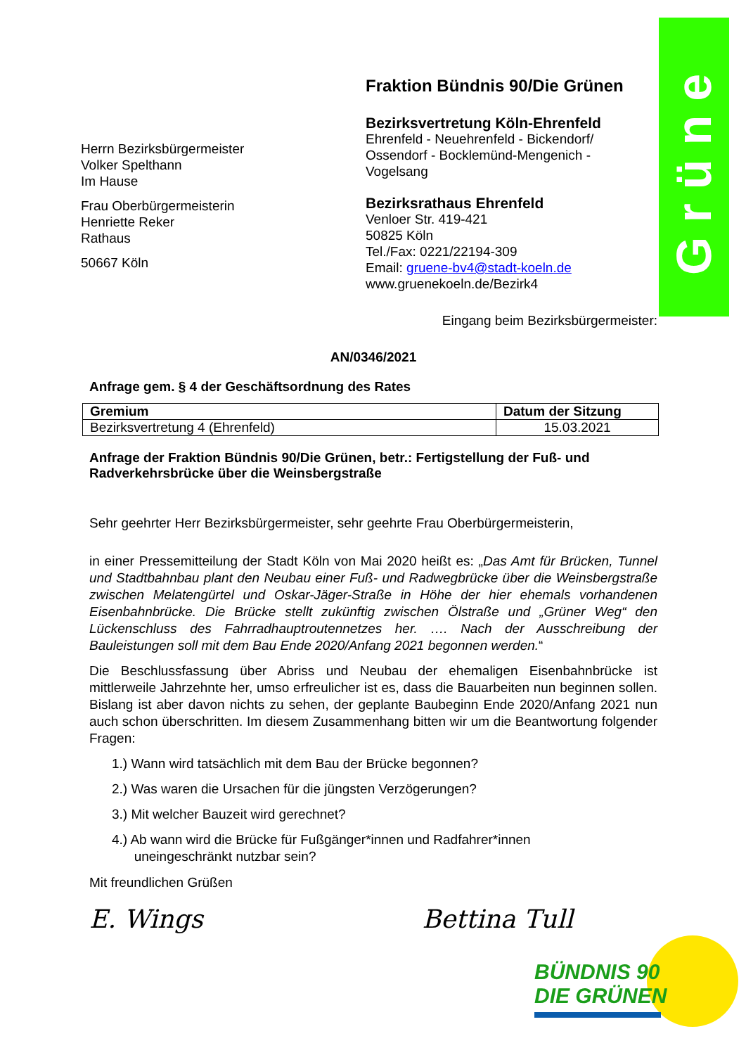Grüne
Herrn Bezirksbürgermeister
Volker Spelthann
Im Hause
Frau Oberbürgermeisterin
Henriette Reker
Rathaus
50667 Köln
Fraktion Bündnis 90/Die Grünen
Bezirksvertretung Köln-Ehrenfeld
Ehrenfeld - Neuehrenfeld - Bickendorf/ Ossendorf - Bocklemünd-Mengenich - Vogelsang
Bezirksrathaus Ehrenfeld
Venloer Str. 419-421
50825 Köln
Tel./Fax: 0221/22194-309
Email: gruene-bv4@stadt-koeln.de
www.gruenekoeln.de/Bezirk4
Eingang beim Bezirksbürgermeister:
AN/0346/2021
Anfrage gem. § 4 der Geschäftsordnung des Rates
| Gremium | Datum der Sitzung |
| --- | --- |
| Bezirksvertretung 4 (Ehrenfeld) | 15.03.2021 |
Anfrage der Fraktion Bündnis 90/Die Grünen, betr.: Fertigstellung der Fuß- und Radverkehrsbrücke über die Weinsbergstraße
Sehr geehrter Herr Bezirksbürgermeister, sehr geehrte Frau Oberbürgermeisterin,
in einer Pressemitteilung der Stadt Köln von Mai 2020 heißt es: „Das Amt für Brücken, Tunnel und Stadtbahnbau plant den Neubau einer Fuß- und Radwegbrücke über die Weinsbergstraße zwischen Melatengürtel und Oskar-Jäger-Straße in Höhe der hier ehemals vorhandenen Eisenbahnbrücke. Die Brücke stellt zukünftig zwischen Ölstraße und „Grüner Weg“ den Lückenschluss des Fahrradhauptroutennetzes her. …. Nach der Ausschreibung der Bauleistungen soll mit dem Bau Ende 2020/Anfang 2021 begonnen werden.“
Die Beschlussfassung über Abriss und Neubau der ehemaligen Eisenbahnbrücke ist mittlerweile Jahrzehnte her, umso erfreulicher ist es, dass die Bauarbeiten nun beginnen sollen. Bislang ist aber davon nichts zu sehen, der geplante Baubeginn Ende 2020/Anfang 2021 nun auch schon überschritten. Im diesem Zusammenhang bitten wir um die Beantwortung folgender Fragen:
1.) Wann wird tatsächlich mit dem Bau der Brücke begonnen?
2.) Was waren die Ursachen für die jüngsten Verzögerungen?
3.) Mit welcher Bauzeit wird gerechnet?
4.) Ab wann wird die Brücke für Fußgänger*innen und Radfahrer*innen
uneingeschränkt nutzbar sein?
Mit freundlichen Grüßen
E. Wings Bettina Tull
BÜNDNIS 90
DIE GRÜNEN